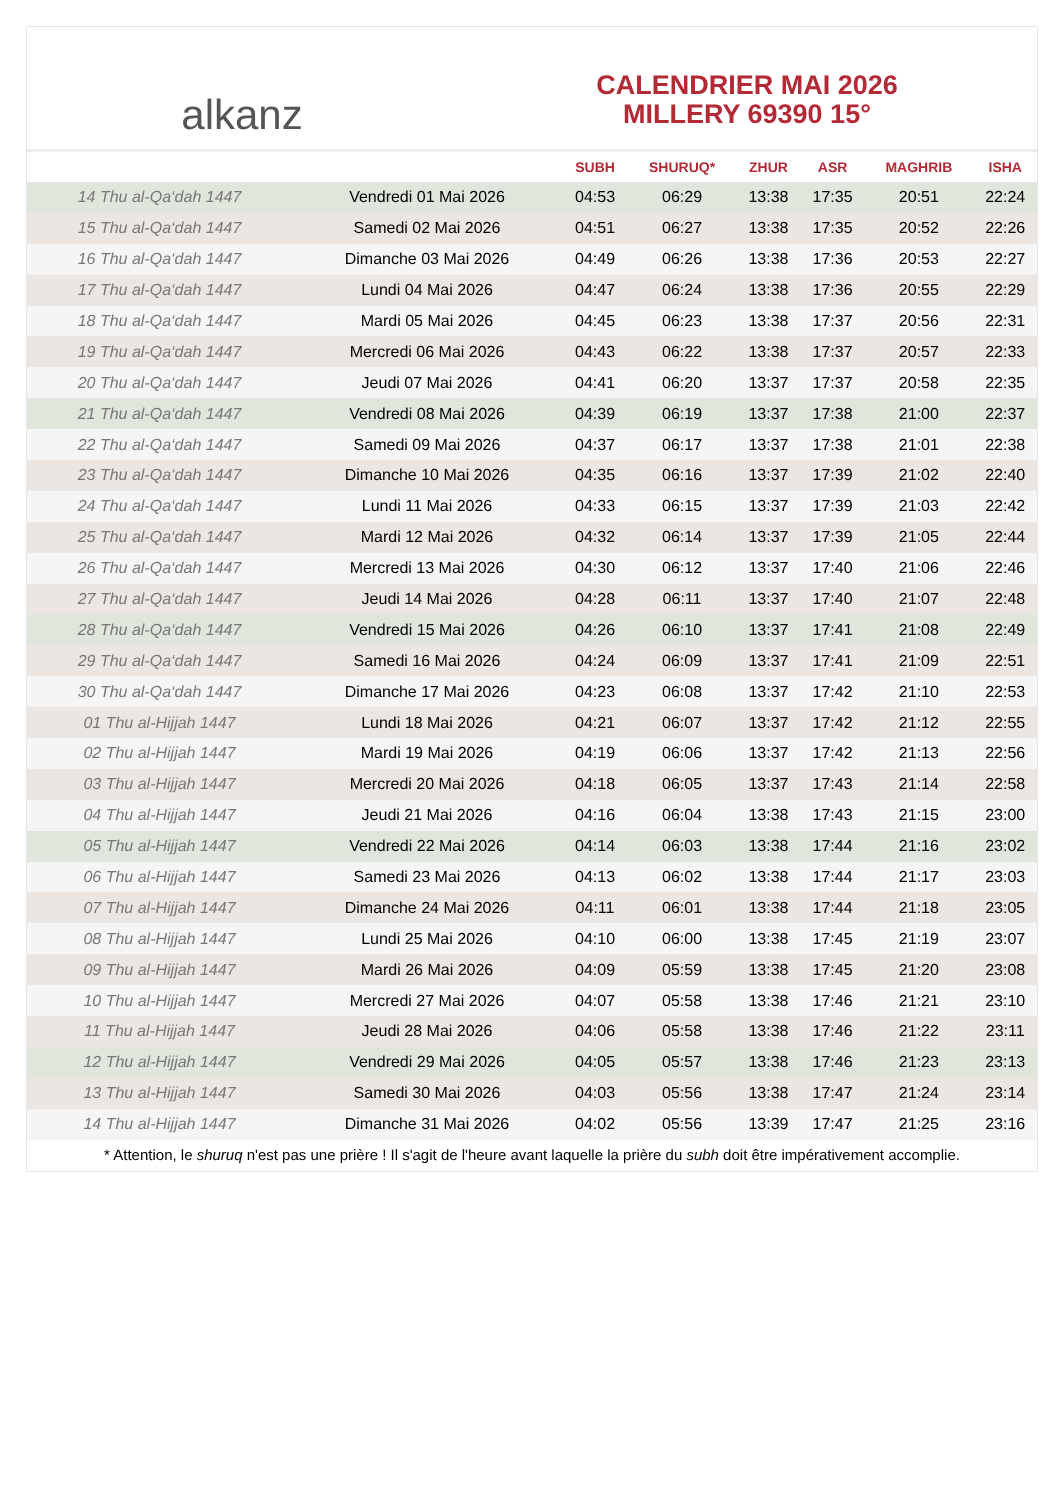alkanz
CALENDRIER MAI 2026
MILLERY 69390 15°
| | | SUBH | SHURUQ* | ZHUR | ASR | MAGHRIB | ISHA |
| --- | --- | --- | --- | --- | --- | --- | --- |
| 14 Thu al-Qa‘dah 1447 | Vendredi 01 Mai 2026 | 04:53 | 06:29 | 13:38 | 17:35 | 20:51 | 22:24 |
| 15 Thu al-Qa‘dah 1447 | Samedi 02 Mai 2026 | 04:51 | 06:27 | 13:38 | 17:35 | 20:52 | 22:26 |
| 16 Thu al-Qa‘dah 1447 | Dimanche 03 Mai 2026 | 04:49 | 06:26 | 13:38 | 17:36 | 20:53 | 22:27 |
| 17 Thu al-Qa‘dah 1447 | Lundi 04 Mai 2026 | 04:47 | 06:24 | 13:38 | 17:36 | 20:55 | 22:29 |
| 18 Thu al-Qa‘dah 1447 | Mardi 05 Mai 2026 | 04:45 | 06:23 | 13:38 | 17:37 | 20:56 | 22:31 |
| 19 Thu al-Qa‘dah 1447 | Mercredi 06 Mai 2026 | 04:43 | 06:22 | 13:38 | 17:37 | 20:57 | 22:33 |
| 20 Thu al-Qa‘dah 1447 | Jeudi 07 Mai 2026 | 04:41 | 06:20 | 13:37 | 17:37 | 20:58 | 22:35 |
| 21 Thu al-Qa‘dah 1447 | Vendredi 08 Mai 2026 | 04:39 | 06:19 | 13:37 | 17:38 | 21:00 | 22:37 |
| 22 Thu al-Qa‘dah 1447 | Samedi 09 Mai 2026 | 04:37 | 06:17 | 13:37 | 17:38 | 21:01 | 22:38 |
| 23 Thu al-Qa‘dah 1447 | Dimanche 10 Mai 2026 | 04:35 | 06:16 | 13:37 | 17:39 | 21:02 | 22:40 |
| 24 Thu al-Qa‘dah 1447 | Lundi 11 Mai 2026 | 04:33 | 06:15 | 13:37 | 17:39 | 21:03 | 22:42 |
| 25 Thu al-Qa‘dah 1447 | Mardi 12 Mai 2026 | 04:32 | 06:14 | 13:37 | 17:39 | 21:05 | 22:44 |
| 26 Thu al-Qa‘dah 1447 | Mercredi 13 Mai 2026 | 04:30 | 06:12 | 13:37 | 17:40 | 21:06 | 22:46 |
| 27 Thu al-Qa‘dah 1447 | Jeudi 14 Mai 2026 | 04:28 | 06:11 | 13:37 | 17:40 | 21:07 | 22:48 |
| 28 Thu al-Qa‘dah 1447 | Vendredi 15 Mai 2026 | 04:26 | 06:10 | 13:37 | 17:41 | 21:08 | 22:49 |
| 29 Thu al-Qa‘dah 1447 | Samedi 16 Mai 2026 | 04:24 | 06:09 | 13:37 | 17:41 | 21:09 | 22:51 |
| 30 Thu al-Qa‘dah 1447 | Dimanche 17 Mai 2026 | 04:23 | 06:08 | 13:37 | 17:42 | 21:10 | 22:53 |
| 01 Thu al-Hijjah 1447 | Lundi 18 Mai 2026 | 04:21 | 06:07 | 13:37 | 17:42 | 21:12 | 22:55 |
| 02 Thu al-Hijjah 1447 | Mardi 19 Mai 2026 | 04:19 | 06:06 | 13:37 | 17:42 | 21:13 | 22:56 |
| 03 Thu al-Hijjah 1447 | Mercredi 20 Mai 2026 | 04:18 | 06:05 | 13:37 | 17:43 | 21:14 | 22:58 |
| 04 Thu al-Hijjah 1447 | Jeudi 21 Mai 2026 | 04:16 | 06:04 | 13:38 | 17:43 | 21:15 | 23:00 |
| 05 Thu al-Hijjah 1447 | Vendredi 22 Mai 2026 | 04:14 | 06:03 | 13:38 | 17:44 | 21:16 | 23:02 |
| 06 Thu al-Hijjah 1447 | Samedi 23 Mai 2026 | 04:13 | 06:02 | 13:38 | 17:44 | 21:17 | 23:03 |
| 07 Thu al-Hijjah 1447 | Dimanche 24 Mai 2026 | 04:11 | 06:01 | 13:38 | 17:44 | 21:18 | 23:05 |
| 08 Thu al-Hijjah 1447 | Lundi 25 Mai 2026 | 04:10 | 06:00 | 13:38 | 17:45 | 21:19 | 23:07 |
| 09 Thu al-Hijjah 1447 | Mardi 26 Mai 2026 | 04:09 | 05:59 | 13:38 | 17:45 | 21:20 | 23:08 |
| 10 Thu al-Hijjah 1447 | Mercredi 27 Mai 2026 | 04:07 | 05:58 | 13:38 | 17:46 | 21:21 | 23:10 |
| 11 Thu al-Hijjah 1447 | Jeudi 28 Mai 2026 | 04:06 | 05:58 | 13:38 | 17:46 | 21:22 | 23:11 |
| 12 Thu al-Hijjah 1447 | Vendredi 29 Mai 2026 | 04:05 | 05:57 | 13:38 | 17:46 | 21:23 | 23:13 |
| 13 Thu al-Hijjah 1447 | Samedi 30 Mai 2026 | 04:03 | 05:56 | 13:38 | 17:47 | 21:24 | 23:14 |
| 14 Thu al-Hijjah 1447 | Dimanche 31 Mai 2026 | 04:02 | 05:56 | 13:39 | 17:47 | 21:25 | 23:16 |
* Attention, le shuruq n'est pas une prière ! Il s'agit de l'heure avant laquelle la prière du subh doit être impérativement accomplie.